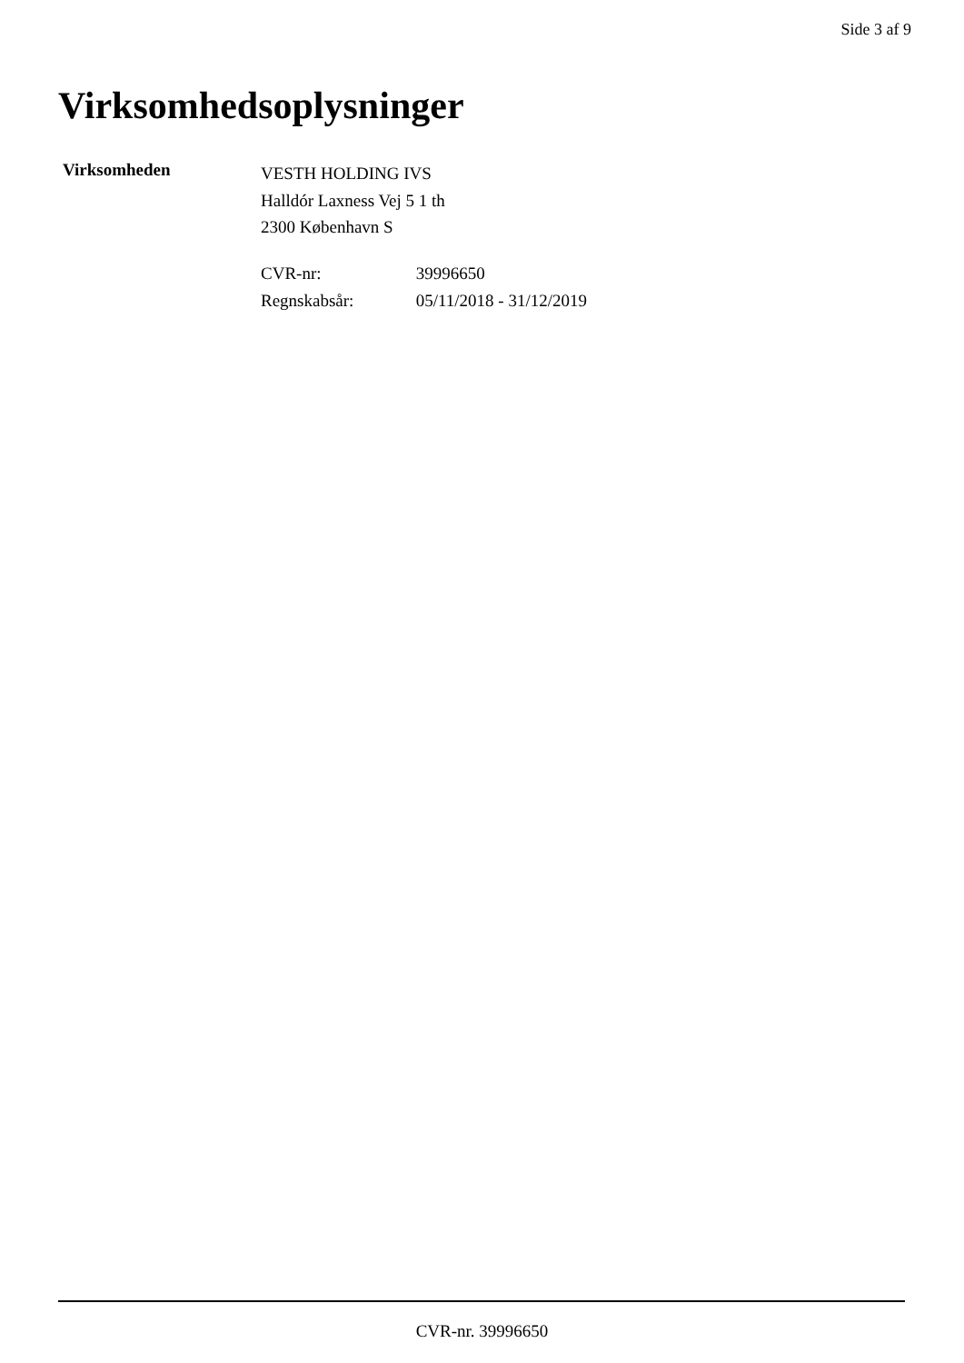Side 3 af 9
Virksomhedsoplysninger
Virksomheden
VESTH HOLDING IVS
Halldór Laxness Vej 5 1 th
2300 København S
CVR-nr: 39996650
Regnskabsår: 05/11/2018 - 31/12/2019
CVR-nr. 39996650